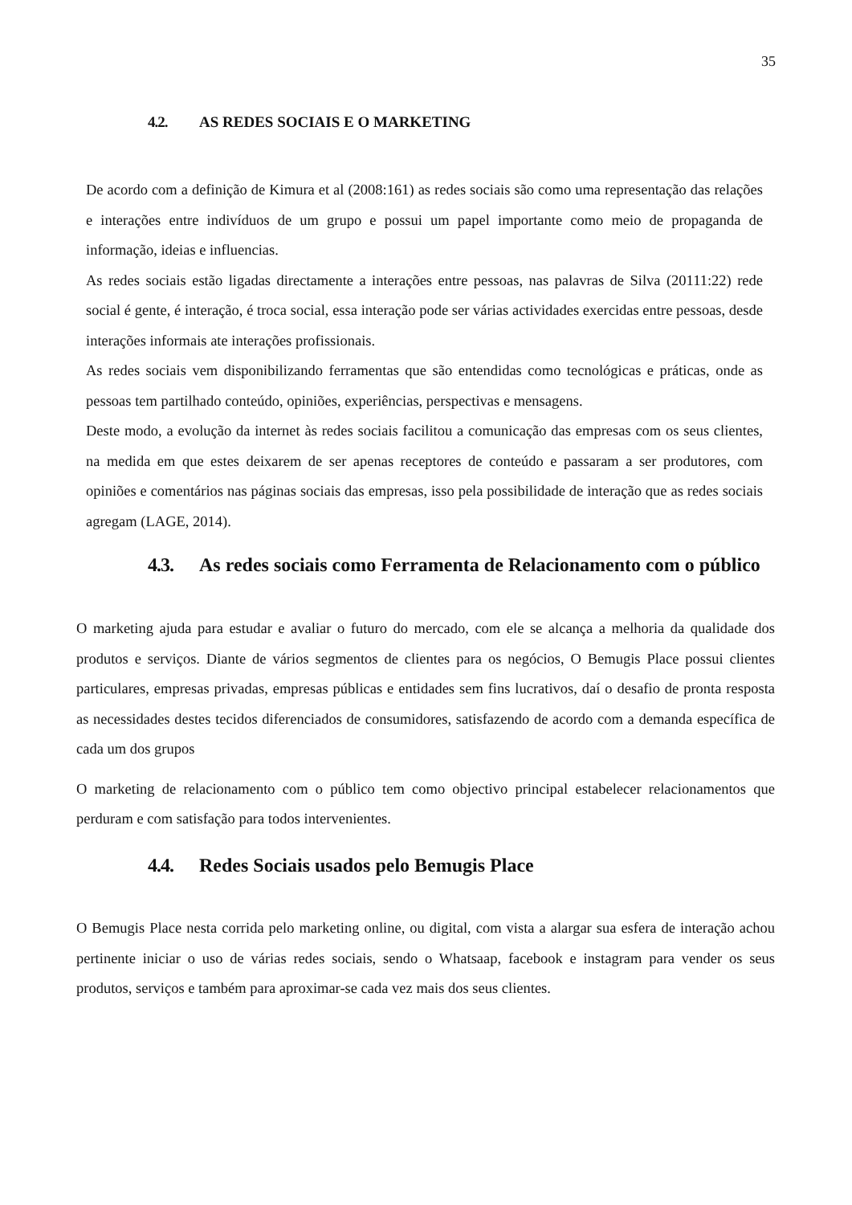35
4.2. AS REDES SOCIAIS E O MARKETING
De acordo com a definição de Kimura et al (2008:161) as redes sociais são como uma representação das relações e interações entre indivíduos de um grupo e possui um papel importante como meio de propaganda de informação, ideias e influencias.
As redes sociais estão ligadas directamente a interações entre pessoas, nas palavras de Silva (20111:22) rede social é gente, é interação, é troca social, essa interação pode ser várias actividades exercidas entre pessoas, desde interações informais ate interações profissionais.
As redes sociais vem disponibilizando ferramentas que são entendidas como tecnológicas e práticas, onde as pessoas tem partilhado conteúdo, opiniões, experiências, perspectivas e mensagens.
Deste modo, a evolução da internet às redes sociais facilitou a comunicação das empresas com os seus clientes, na medida em que estes deixarem de ser apenas receptores de conteúdo e passaram a ser produtores, com opiniões e comentários nas páginas sociais das empresas, isso pela possibilidade de interação que as redes sociais agregam (LAGE, 2014).
4.3. As redes sociais como Ferramenta de Relacionamento com o público
O marketing ajuda para estudar e avaliar o futuro do mercado, com ele se alcança a melhoria da qualidade dos produtos e serviços. Diante de vários segmentos de clientes para os negócios, O Bemugis Place possui clientes particulares, empresas privadas, empresas públicas e entidades sem fins lucrativos, daí o desafio de pronta resposta as necessidades destes tecidos diferenciados de consumidores, satisfazendo de acordo com a demanda específica de cada um dos grupos
O marketing de relacionamento com o público tem como objectivo principal estabelecer relacionamentos que perduram e com satisfação para todos intervenientes.
4.4. Redes Sociais usados pelo Bemugis Place
O Bemugis Place nesta corrida pelo marketing online, ou digital, com vista a alargar sua esfera de interação achou pertinente iniciar o uso de várias redes sociais, sendo o Whatsaap, facebook e instagram para vender os seus produtos, serviços e também para aproximar-se cada vez mais dos seus clientes.